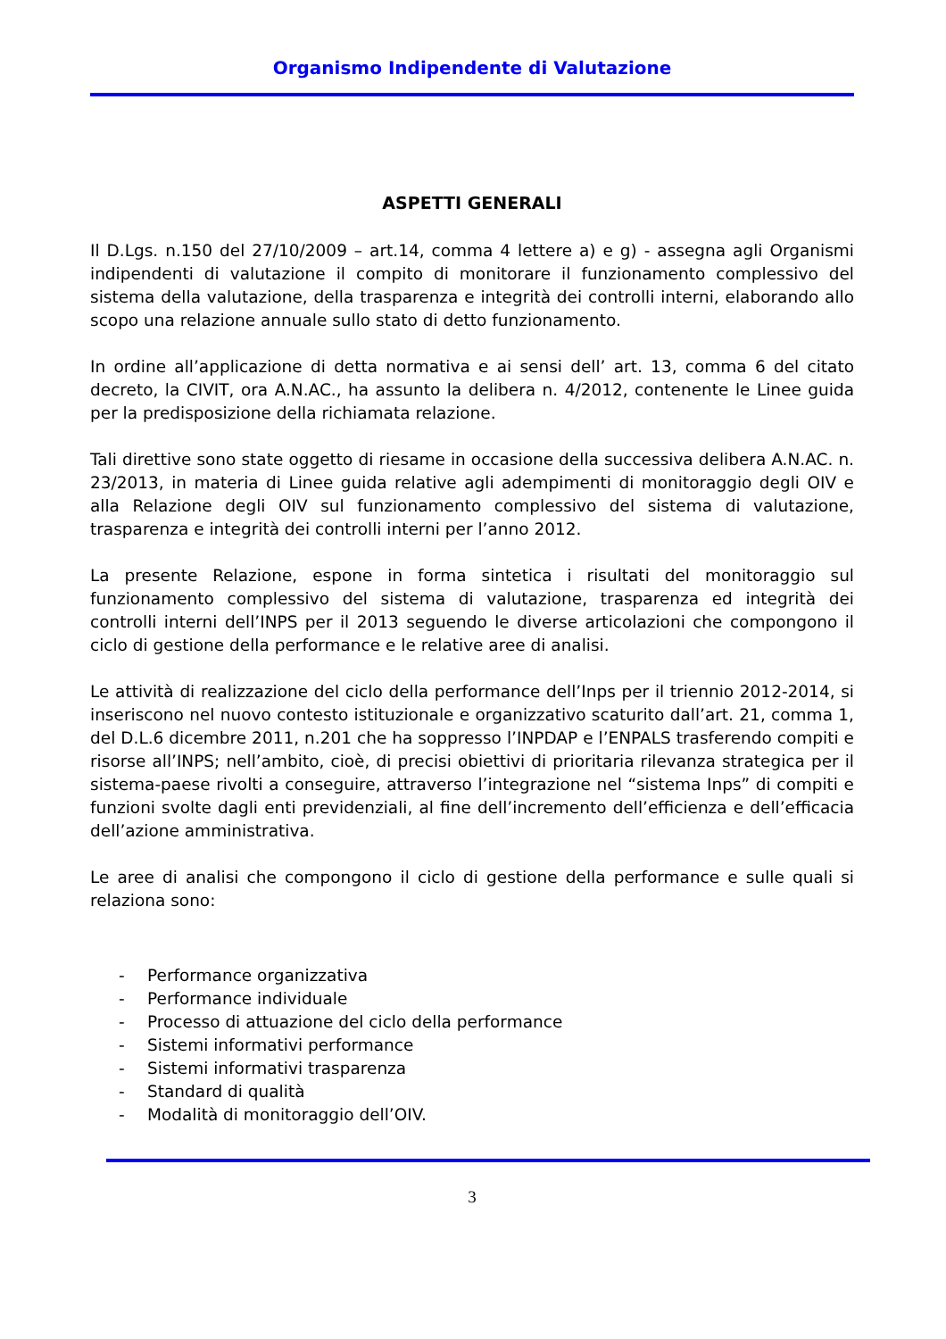Organismo Indipendente di Valutazione
ASPETTI GENERALI
Il D.Lgs. n.150 del 27/10/2009 – art.14, comma 4 lettere a) e g) - assegna agli Organismi indipendenti di valutazione il compito di monitorare il funzionamento complessivo del sistema della valutazione, della trasparenza e integrità dei controlli interni, elaborando allo scopo una relazione annuale sullo stato di detto funzionamento.
In ordine all’applicazione di detta normativa e ai sensi dell’ art. 13, comma 6 del citato decreto, la CIVIT, ora A.N.AC., ha assunto la delibera n. 4/2012, contenente le Linee guida per la predisposizione della richiamata relazione.
Tali direttive sono state oggetto di riesame in occasione della successiva delibera A.N.AC. n. 23/2013, in materia di Linee guida relative agli adempimenti di monitoraggio degli OIV e alla Relazione degli OIV sul funzionamento complessivo del sistema di valutazione, trasparenza e integrità dei controlli interni per l’anno 2012.
La presente Relazione, espone in forma sintetica i risultati del monitoraggio sul funzionamento complessivo del sistema di valutazione, trasparenza ed integrità dei controlli interni dell’INPS per il 2013 seguendo le diverse articolazioni che compongono il ciclo di gestione della performance e le relative aree di analisi.
Le attività di realizzazione del ciclo della performance dell’Inps per il triennio 2012-2014, si inseriscono nel nuovo contesto istituzionale e organizzativo scaturito dall’art. 21, comma 1, del D.L.6 dicembre 2011, n.201 che ha soppresso l’INPDAP e l’ENPALS trasferendo compiti e risorse all’INPS; nell’ambito, cioè, di precisi obiettivi di prioritaria rilevanza strategica per il sistema-paese rivolti a conseguire, attraverso l’integrazione nel “sistema Inps” di compiti e funzioni svolte dagli enti previdenziali, al fine dell’incremento dell’efficienza e dell’efficacia dell’azione amministrativa.
Le aree di analisi che compongono il ciclo di gestione della performance e sulle quali si relaziona sono:
- Performance organizzativa
- Performance individuale
- Processo di attuazione del ciclo della performance
- Sistemi informativi performance
- Sistemi informativi trasparenza
- Standard di qualità
- Modalità di monitoraggio dell’OIV.
3